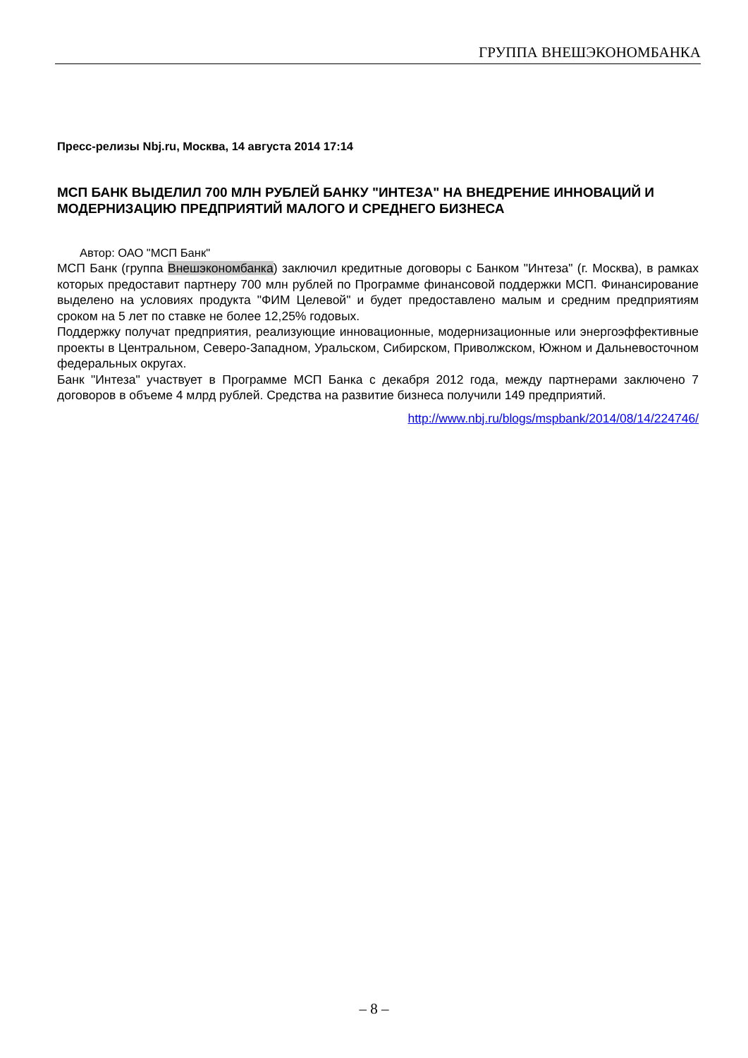ГРУППА ВНЕШЭКОНОМБАНКА
Пресс-релизы Nbj.ru, Москва, 14 августа 2014 17:14
МСП БАНК ВЫДЕЛИЛ 700 МЛН РУБЛЕЙ БАНКУ "ИНТЕЗА" НА ВНЕДРЕНИЕ ИННОВАЦИЙ И МОДЕРНИЗАЦИЮ ПРЕДПРИЯТИЙ МАЛОГО И СРЕДНЕГО БИЗНЕСА
Автор: ОАО "МСП Банк"
МСП Банк (группа Внешэкономбанка) заключил кредитные договоры с Банком "Интеза" (г. Москва), в рамках которых предоставит партнеру 700 млн рублей по Программе финансовой поддержки МСП. Финансирование выделено на условиях продукта "ФИМ Целевой" и будет предоставлено малым и средним предприятиям сроком на 5 лет по ставке не более 12,25% годовых.
Поддержку получат предприятия, реализующие инновационные, модернизационные или энергоэффективные проекты в Центральном, Северо-Западном, Уральском, Сибирском, Приволжском, Южном и Дальневосточном федеральных округах.
Банк "Интеза" участвует в Программе МСП Банка с декабря 2012 года, между партнерами заключено 7 договоров в объеме 4 млрд рублей. Средства на развитие бизнеса получили 149 предприятий.
http://www.nbj.ru/blogs/mspbank/2014/08/14/224746/
– 8 –